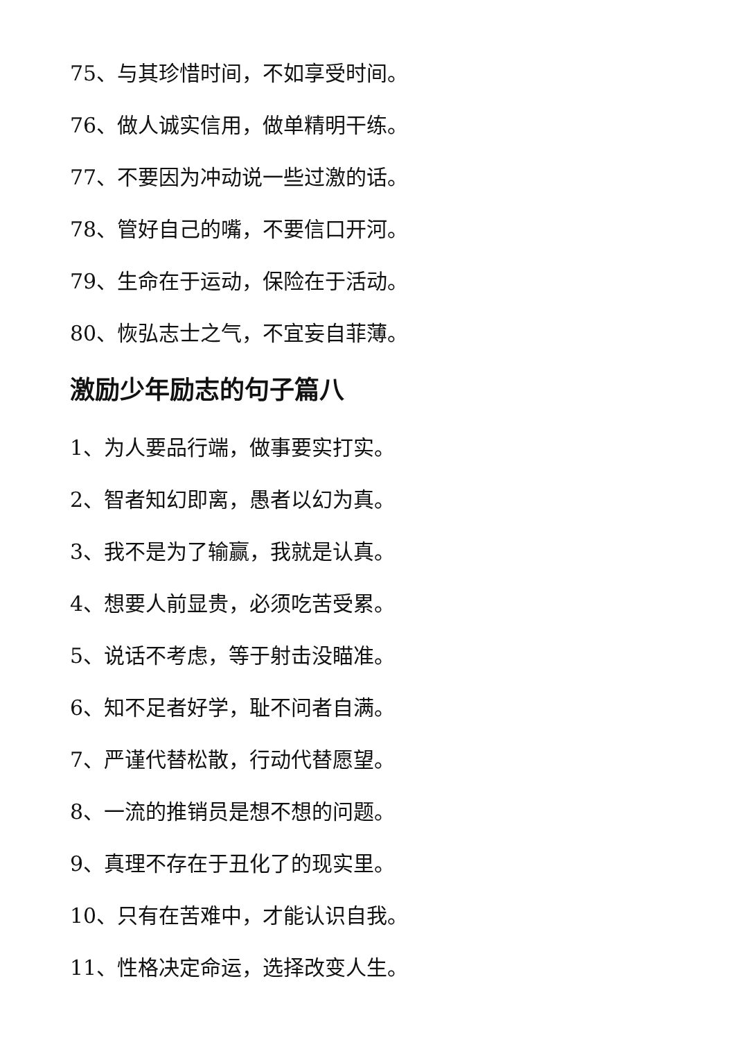75、与其珍惜时间，不如享受时间。
76、做人诚实信用，做单精明干练。
77、不要因为冲动说一些过激的话。
78、管好自己的嘴，不要信口开河。
79、生命在于运动，保险在于活动。
80、恢弘志士之气，不宜妄自菲薄。
激励少年励志的句子篇八
1、为人要品行端，做事要实打实。
2、智者知幻即离，愚者以幻为真。
3、我不是为了输赢，我就是认真。
4、想要人前显贵，必须吃苦受累。
5、说话不考虑，等于射击没瞄准。
6、知不足者好学，耻不问者自满。
7、严谨代替松散，行动代替愿望。
8、一流的推销员是想不想的问题。
9、真理不存在于丑化了的现实里。
10、只有在苦难中，才能认识自我。
11、性格决定命运，选择改变人生。